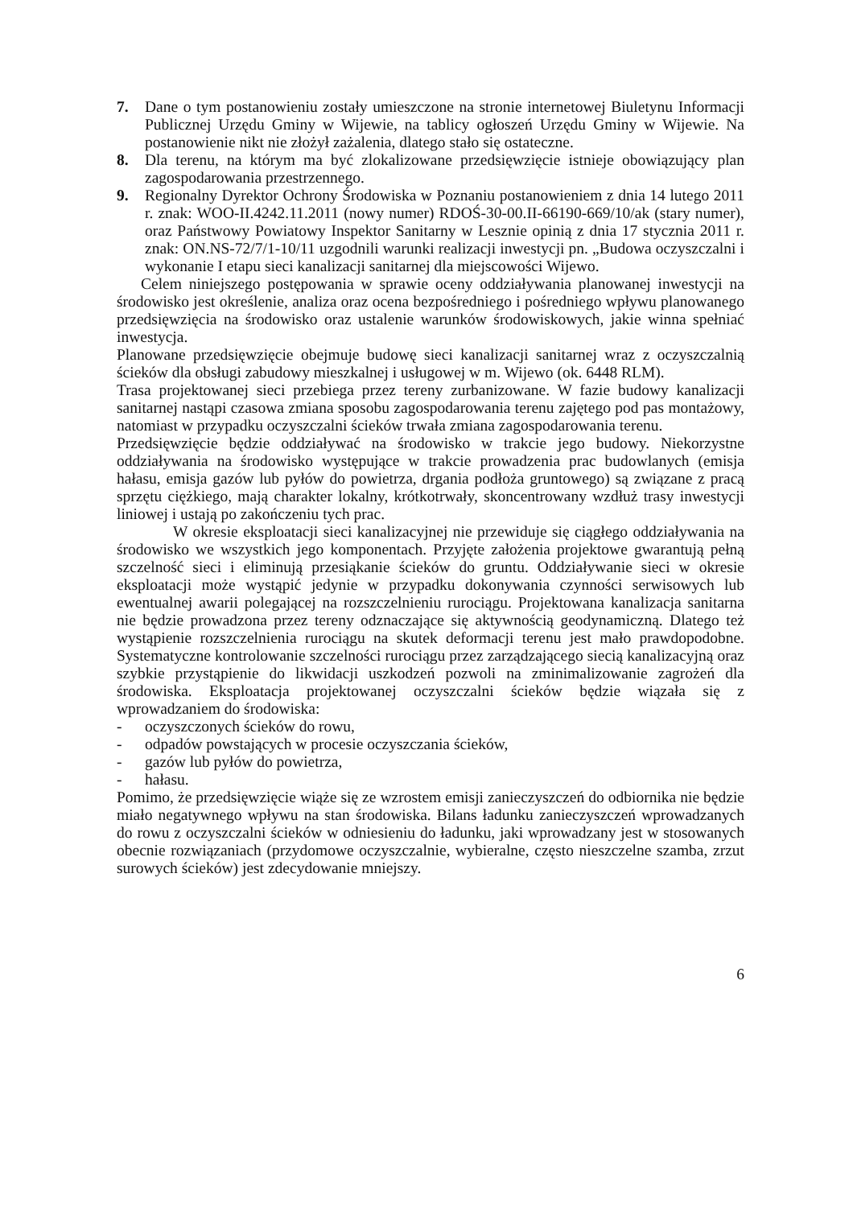7. Dane o tym postanowieniu zostały umieszczone na stronie internetowej Biuletynu Informacji Publicznej Urzędu Gminy w Wijewie, na tablicy ogłoszeń Urzędu Gminy w Wijewie. Na postanowienie nikt nie złożył zażalenia, dlatego stało się ostateczne.
8. Dla terenu, na którym ma być zlokalizowane przedsięwzięcie istnieje obowiązujący plan zagospodarowania przestrzennego.
9. Regionalny Dyrektor Ochrony Środowiska w Poznaniu postanowieniem z dnia 14 lutego 2011 r. znak: WOO-II.4242.11.2011 (nowy numer) RDOŚ-30-00.II-66190-669/10/ak (stary numer), oraz Państwowy Powiatowy Inspektor Sanitarny w Lesznie opinią z dnia 17 stycznia 2011 r. znak: ON.NS-72/7/1-10/11 uzgodnili warunki realizacji inwestycji pn. „Budowa oczyszczalni i wykonanie I etapu sieci kanalizacji sanitarnej dla miejscowości Wijewo.
Celem niniejszego postępowania w sprawie oceny oddziaływania planowanej inwestycji na środowisko jest określenie, analiza oraz ocena bezpośredniego i pośredniego wpływu planowanego przedsięwzięcia na środowisko oraz ustalenie warunków środowiskowych, jakie winna spełniać inwestycja.
Planowane przedsięwzięcie obejmuje budowę sieci kanalizacji sanitarnej wraz z oczyszczalnią ścieków dla obsługi zabudowy mieszkalnej i usługowej w m. Wijewo (ok. 6448 RLM).
Trasa projektowanej sieci przebiega przez tereny zurbanizowane. W fazie budowy kanalizacji sanitarnej nastąpi czasowa zmiana sposobu zagospodarowania terenu zajętego pod pas montażowy, natomiast w przypadku oczyszczalni ścieków trwała zmiana zagospodarowania terenu.
Przedsięwzięcie będzie oddziaływać na środowisko w trakcie jego budowy. Niekorzystne oddziaływania na środowisko występujące w trakcie prowadzenia prac budowlanych (emisja hałasu, emisja gazów lub pyłów do powietrza, drgania podłoża gruntowego) są związane z pracą sprzętu ciężkiego, mają charakter lokalny, krótkotrwały, skoncentrowany wzdłuż trasy inwestycji liniowej i ustają po zakończeniu tych prac.
W okresie eksploatacji sieci kanalizacyjnej nie przewiduje się ciągłego oddziaływania na środowisko we wszystkich jego komponentach. Przyjęte założenia projektowe gwarantują pełną szczelność sieci i eliminują przesiąkanie ścieków do gruntu. Oddziaływanie sieci w okresie eksploatacji może wystąpić jedynie w przypadku dokonywania czynności serwisowych lub ewentualnej awarii polegającej na rozszczelnieniu rurociągu. Projektowana kanalizacja sanitarna nie będzie prowadzona przez tereny odznaczające się aktywnością geodynamiczną. Dlatego też wystąpienie rozszczelnienia rurociągu na skutek deformacji terenu jest mało prawdopodobne. Systematyczne kontrolowanie szczelności rurociągu przez zarządzającego siecią kanalizacyjną oraz szybkie przystąpienie do likwidacji uszkodzeń pozwoli na zminimalizowanie zagrożeń dla środowiska. Eksploatacja projektowanej oczyszczalni ścieków będzie wiązała się z wprowadzaniem do środowiska:
- oczyszczonych ścieków do rowu,
- odpadów powstających w procesie oczyszczania ścieków,
- gazów lub pyłów do powietrza,
- hałasu.
Pomimo, że przedsięwzięcie wiąże się ze wzrostem emisji zanieczyszczeń do odbiornika nie będzie miało negatywnego wpływu na stan środowiska. Bilans ładunku zanieczyszczeń wprowadzanych do rowu z oczyszczalni ścieków w odniesieniu do ładunku, jaki wprowadzany jest w stosowanych obecnie rozwiązaniach (przydomowe oczyszczalnie, wybieralne, często nieszczelne szamba, zrzut surowych ścieków) jest zdecydowanie mniejszy.
6